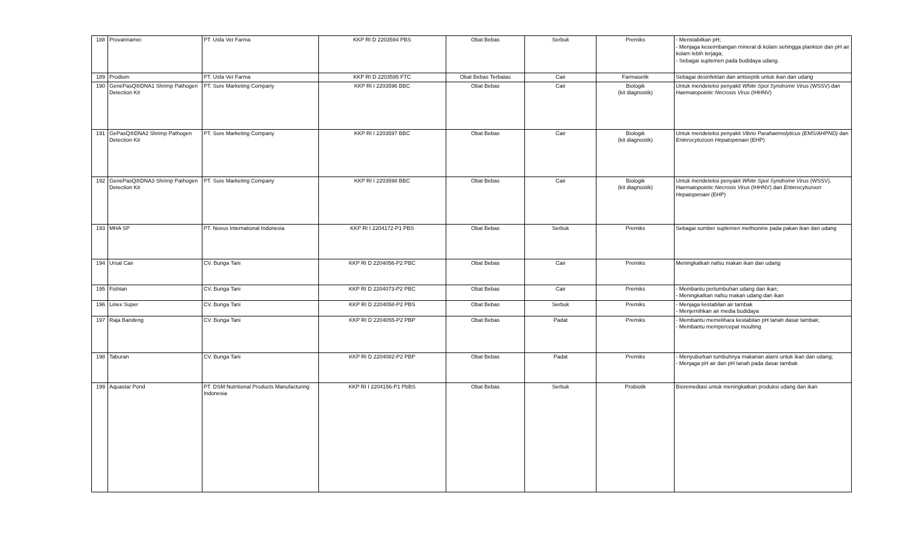| 188 | Provannamei | PT. Usfa Vet Farma | KKP RI D 2203594 PBS | Obat Bebas | Serbuk | Premiks | - Menstabilkan pH; - Menjaga keseimbangan mineral di kolam sehingga plankton dan pH air kolam lebih terjaga; - Sebagai suplemen pada budidaya udang. |
| 189 | Prodium | PT. Usfa Vet Farma | KKP RI D 2203595 FTC | Obat Bebas Terbatas | Cair | Farmasetik | Sebagai desinfektan dan antiseptik untuk ikan dan udang |
| 190 | GenePasQ®DNA1 Shrimp Pathogen Detection Kit | PT. Sure Marketing Company | KKP RI I 2203596 BBC | Obat Bebas | Cair | Biologik (kit diagnostik) | Untuk mendeteksi penyakit White Spot Syndrome Virus (WSSV) dan Haematopoietic Necrosis Virus (IHHNV) |
| 191 | GePasQ®DNA2 Shrimp Pathogen Detection Kit | PT. Sure Marketing Company | KKP RI I 2203597 BBC | Obat Bebas | Cair | Biologik (kit diagnostik) | Untuk mendeteksi penyakit Vibrio Parahaemolyticus (EMS/AHPND) dan Enterocytozoon Hepatopenaei (EHP) |
| 192 | GenePasQ®DNA3 Shrimp Pathogen Detection Kit | PT. Sure Marketing Company | KKP RI I 2203598 BBC | Obat Bebas | Cair | Biologik (kit diagnostik) | Untuk mendeteksi penyakit White Spot Syndrome Virus (WSSV), Haematopoietic Necrosis Virus (IHHNV) dan Enterocytozoon Hepatopenaei (EHP) |
| 193 | MHA SP | PT. Novus International Indonesia | KKP RI I 2204172-P1 PBS | Obat Bebas | Serbuk | Premiks | Sebagai sumber suplemen methionine pada pakan ikan dan udang |
| 194 | Ursal Cair | CV. Bunga Tani | KKP RI D 2204056-P2 PBC | Obat Bebas | Cair | Premiks | Meningkatkan nafsu makan ikan dan udang |
| 195 | Fishtan | CV. Bunga Tani | KKP RI D 2204073-P2 PBC | Obat Bebas | Cair | Premiks | - Membantu pertumbuhan udang dan ikan; - Meningkatkan nafsu makan udang dan ikan |
| 196 | Linex Super | CV. Bunga Tani | KKP RI D 2204058-P2 PBS | Obat Bebas | Serbuk | Premiks | - Menjaga kestabilan air tambak - Menjernihkan air media budidaya |
| 197 | Raja Bandeng | CV. Bunga Tani | KKP RI D 2204055-P2 PBP | Obat Bebas | Padat | Premiks | - Membantu memelihara kestabilan pH tanah dasar tambak; - Membantu mempercepat moulting |
| 198 | Taburan | CV. Bunga Tani | KKP RI D 2204082-P2 PBP | Obat Bebas | Padat | Premiks | - Menyuburkan tumbuhnya makanan alami untuk ikan dan udang; - Menjaga pH air dan pH tanah pada dasar tambak |
| 199 | Aquastar Pond | PT. DSM Nutritional Products Manufacturing Indonesia | KKP RI I 2204156-P1 PbBS | Obat Bebas | Serbuk | Probiotik | Bioremediasi untuk meningkatkan produksi udang dan ikan |